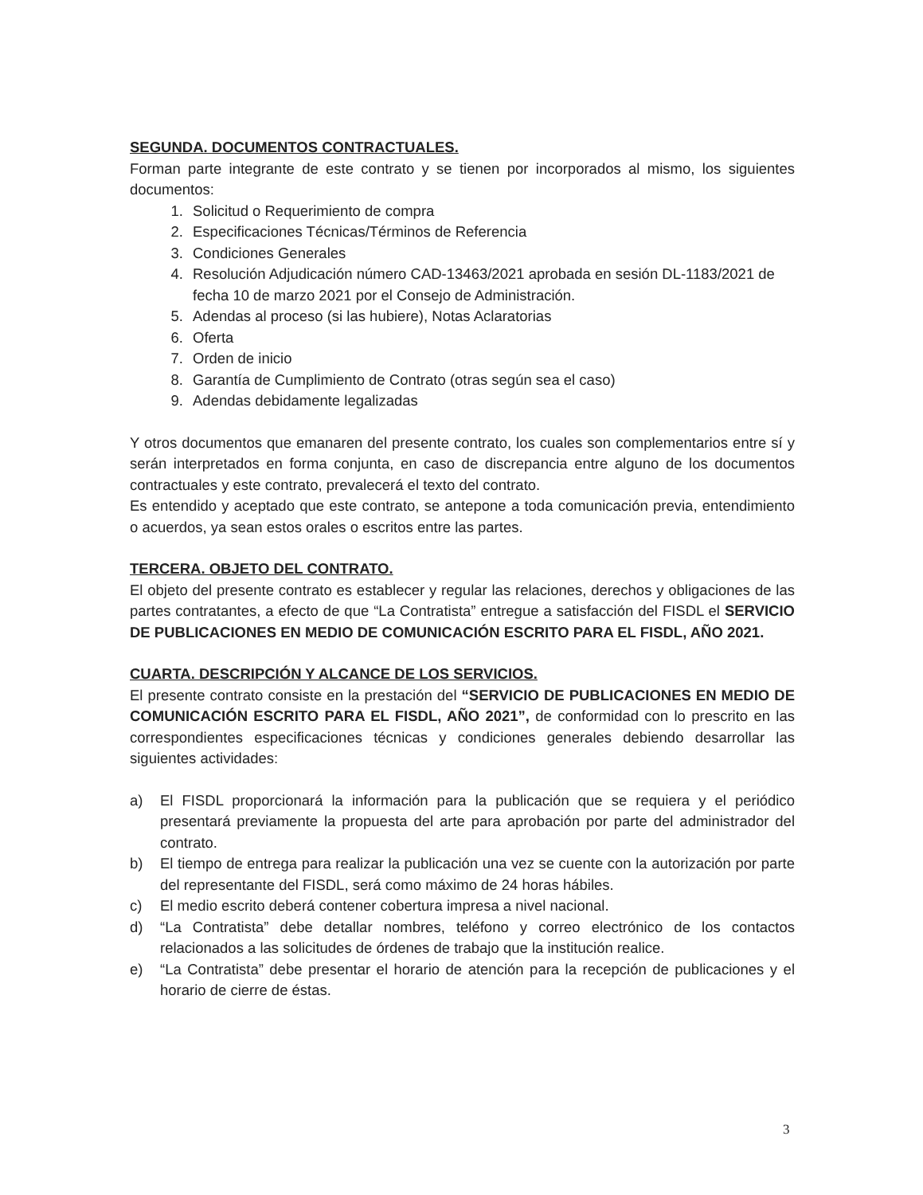SEGUNDA. DOCUMENTOS CONTRACTUALES.
Forman parte integrante de este contrato y se tienen por incorporados al mismo, los siguientes documentos:
1. Solicitud o Requerimiento de compra
2. Especificaciones Técnicas/Términos de Referencia
3. Condiciones Generales
4. Resolución Adjudicación número CAD-13463/2021 aprobada en sesión DL-1183/2021 de fecha 10 de marzo 2021 por el Consejo de Administración.
5. Adendas al proceso (si las hubiere), Notas Aclaratorias
6. Oferta
7. Orden de inicio
8. Garantía de Cumplimiento de Contrato (otras según sea el caso)
9. Adendas debidamente legalizadas
Y otros documentos que emanaren del presente contrato, los cuales son complementarios entre sí y serán interpretados en forma conjunta, en caso de discrepancia entre alguno de los documentos contractuales y este contrato, prevalecerá el texto del contrato.
Es entendido y aceptado que este contrato, se antepone a toda comunicación previa, entendimiento o acuerdos, ya sean estos orales o escritos entre las partes.
TERCERA. OBJETO DEL CONTRATO.
El objeto del presente contrato es establecer y regular las relaciones, derechos y obligaciones de las partes contratantes, a efecto de que “La Contratista” entregue a satisfacción del FISDL el SERVICIO DE PUBLICACIONES EN MEDIO DE COMUNICACIÓN ESCRITO PARA EL FISDL, AÑO 2021.
CUARTA. DESCRIPCIÓN Y ALCANCE DE LOS SERVICIOS.
El presente contrato consiste en la prestación del “SERVICIO DE PUBLICACIONES EN MEDIO DE COMUNICACIÓN ESCRITO PARA EL FISDL, AÑO 2021”, de conformidad con lo prescrito en las correspondientes especificaciones técnicas y condiciones generales debiendo desarrollar las siguientes actividades:
a) El FISDL proporcionará la información para la publicación que se requiera y el periódico presentará previamente la propuesta del arte para aprobación por parte del administrador del contrato.
b) El tiempo de entrega para realizar la publicación una vez se cuente con la autorización por parte del representante del FISDL, será como máximo de 24 horas hábiles.
c) El medio escrito deberá contener cobertura impresa a nivel nacional.
d) “La Contratista” debe detallar nombres, teléfono y correo electrónico de los contactos relacionados a las solicitudes de órdenes de trabajo que la institución realice.
e) “La Contratista” debe presentar el horario de atención para la recepción de publicaciones y el horario de cierre de éstas.
3